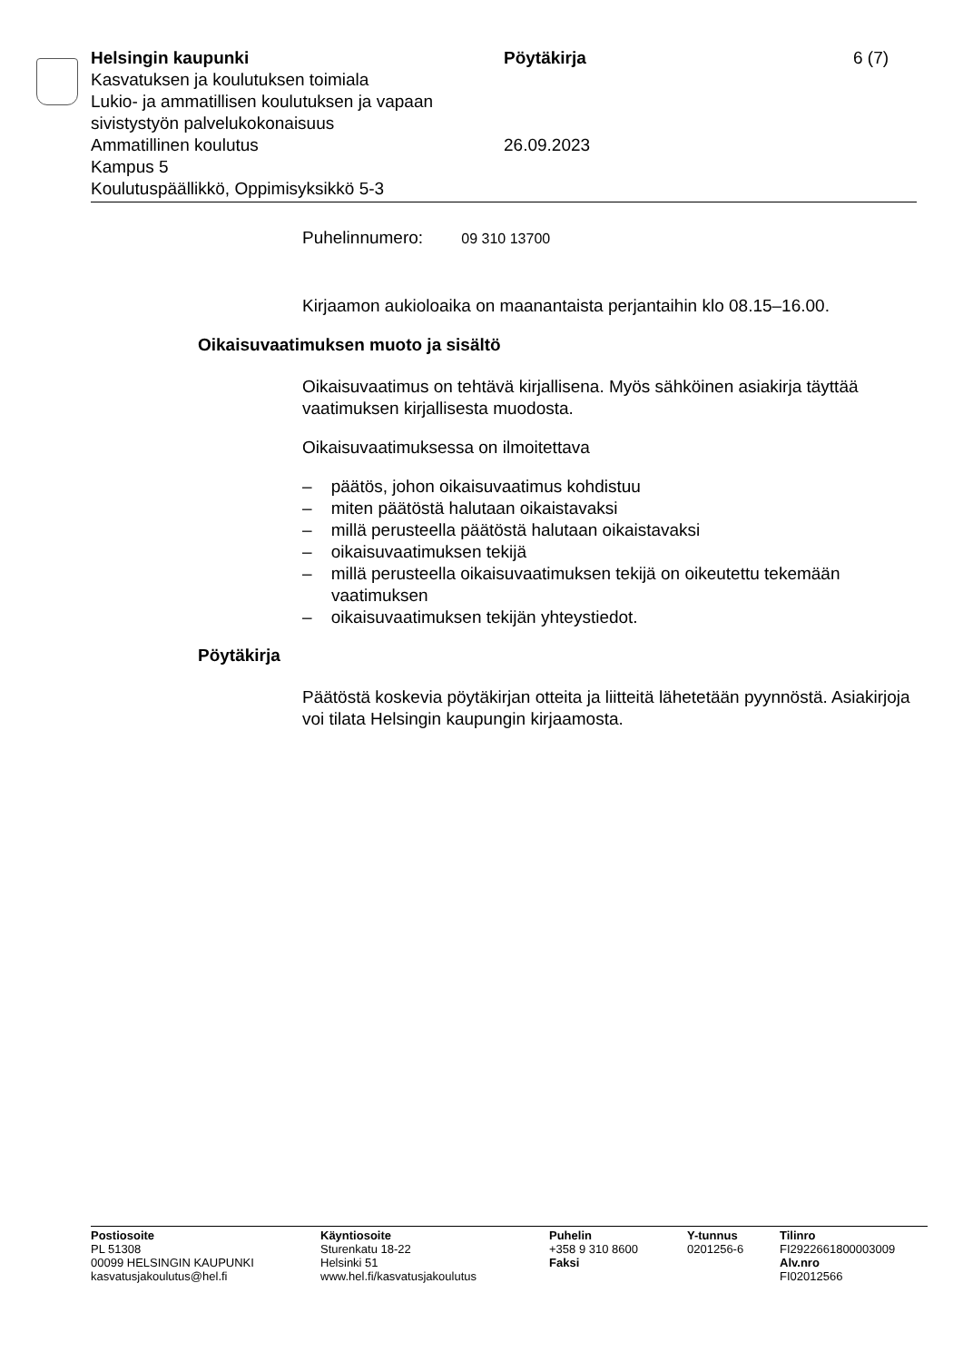Helsingin kaupunki
Kasvatuksen ja koulutuksen toimiala
Lukio- ja ammatillisen koulutuksen ja vapaan sivistystyön palvelukokonaisuus
Ammatillinen koulutus
Kampus 5
Koulutuspäällikkö, Oppimisyksikkö 5-3
Pöytäkirja
26.09.2023
6 (7)
Puhelinnumero: 09 310 13700
Kirjaamon aukioloaika on maanantaista perjantaihin klo 08.15–16.00.
Oikaisuvaatimuksen muoto ja sisältö
Oikaisuvaatimus on tehtävä kirjallisena. Myös sähköinen asiakirja täyttää vaatimuksen kirjallisesta muodosta.
Oikaisuvaatimuksessa on ilmoitettava
– päätös, johon oikaisuvaatimus kohdistuu
– miten päätöstä halutaan oikaistavaksi
– millä perusteella päätöstä halutaan oikaistavaksi
– oikaisuvaatimuksen tekijä
– millä perusteella oikaisuvaatimuksen tekijä on oikeutettu tekemään vaatimuksen
– oikaisuvaatimuksen tekijän yhteystiedot.
Pöytäkirja
Päätöstä koskevia pöytäkirjan otteita ja liitteitä lähetetään pyynnöstä. Asiakirjoja voi tilata Helsingin kaupungin kirjaamosta.
Postiosoite
PL 51308
00099 HELSINGIN KAUPUNKI
kasvatusjakoulutus@hel.fi
Käyntiosoite
Sturenkatu 18-22
Helsinki 51
www.hel.fi/kasvatusjakoulutus
Puhelin
+358 9 310 8600
Faksi
Y-tunnus
0201256-6
Tilinro
FI2922661800003009
Alv.nro
FI02012566